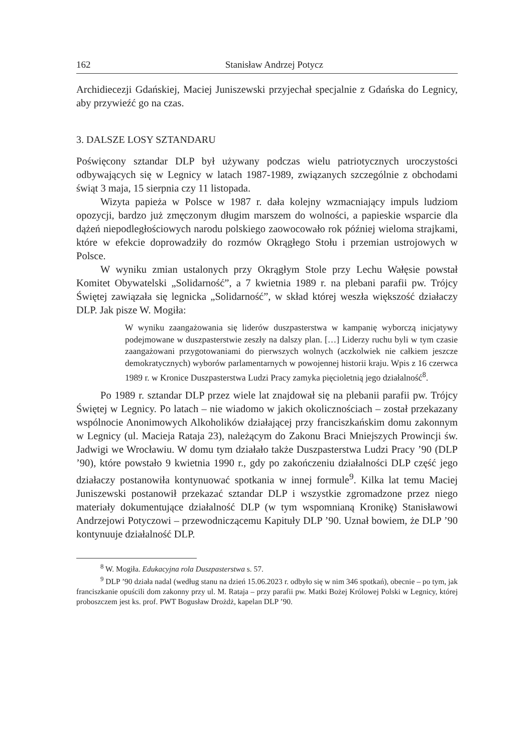162 Stanisław Andrzej Potycz
Archidiecezji Gdańskiej, Maciej Juniszewski przyjechał specjalnie z Gdańska do Legnicy, aby przywieźć go na czas.
3. DALSZE LOSY SZTANDARU
Poświęcony sztandar DLP był używany podczas wielu patriotycznych uroczystości odbywających się w Legnicy w latach 1987-1989, związanych szczególnie z obchodami świąt 3 maja, 15 sierpnia czy 11 listopada.
Wizyta papieża w Polsce w 1987 r. dała kolejny wzmacniający impuls ludziom opozycji, bardzo już zmęczonym długim marszem do wolności, a papieskie wsparcie dla dążeń niepodległościowych narodu polskiego zaowocowało rok później wieloma strajkami, które w efekcie doprowadziły do rozmów Okrągłego Stołu i przemian ustrojowych w Polsce.
W wyniku zmian ustalonych przy Okrągłym Stole przy Lechu Wałęsie powstał Komitet Obywatelski „Solidarność”, a 7 kwietnia 1989 r. na plebani parafii pw. Trójcy Świętej zawiązała się legnicka „Solidarność”, w skład której weszła większość działaczy DLP. Jak pisze W. Mogiła:
W wyniku zaangażowania się liderów duszpasterstwa w kampanię wyborczą inicjatywy podejmowane w duszpasterstwie zeszły na dalszy plan. […] Liderzy ruchu byli w tym czasie zaangażowani przygotowaniami do pierwszych wolnych (aczkolwiek nie całkiem jeszcze demokratycznych) wyborów parlamentarnych w powojennej historii kraju. Wpis z 16 czerwca 1989 r. w Kronice Duszpasterstwa Ludzi Pracy zamyka pięcioletnią jego działalność<sup>8</sup>.
Po 1989 r. sztandar DLP przez wiele lat znajdował się na plebanii parafii pw. Trójcy Świętej w Legnicy. Po latach – nie wiadomo w jakich okolicznościach – został przekazany wspólnocie Anonimowych Alkoholików działającej przy franciszkańskim domu zakonnym w Legnicy (ul. Macieja Rataja 23), należącym do Zakonu Braci Mniejszych Prowincji św. Jadwigi we Wrocławiu. W domu tym działało także Duszpasterstwa Ludzi Pracy ’90 (DLP ’90), które powstało 9 kwietnia 1990 r., gdy po zakończeniu działalności DLP część jego działaczy postanowiła kontynuować spotkania w innej formule<sup>9</sup>. Kilka lat temu Maciej Juniszewski postanowił przekazać sztandar DLP i wszystkie zgromadzone przez niego materiały dokumentujące działalność DLP (w tym wspomnianą Kronikę) Stanisławowi Andrzejowi Potyczowi – przewodniczącemu Kapituły DLP ’90. Uznał bowiem, że DLP ’90 kontynuuje działalność DLP.
<sup>8</sup> W. Mogiła. Edukacyjna rola Duszpasterstwa s. 57.
<sup>9</sup> DLP ’90 działa nadal (według stanu na dzień 15.06.2023 r. odbyło się w nim 346 spotkań), obecnie – po tym, jak franciszkanie opuścili dom zakonny przy ul. M. Rataja – przy parafii pw. Matki Bożej Królowej Polski w Legnicy, której proboszczem jest ks. prof. PWT Bogusław Drożdż, kapelan DLP ’90.